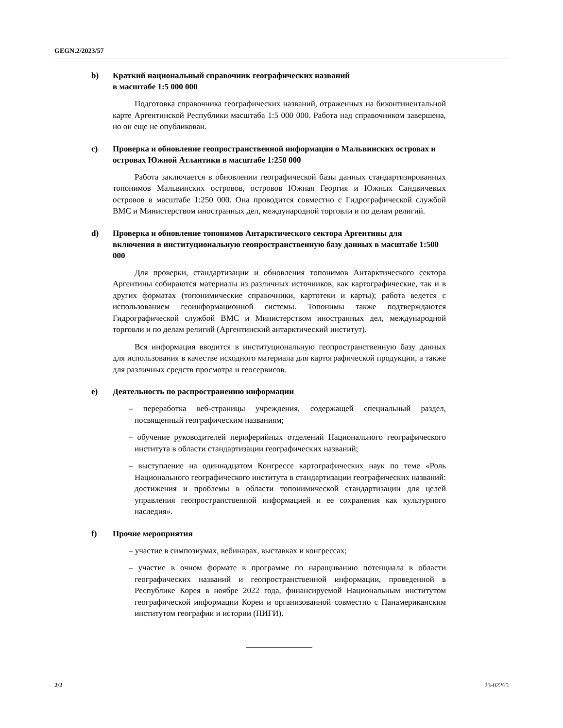GEGN.2/2023/57
b) Краткий национальный справочник географических названий
в масштабе 1:5 000 000
Подготовка справочника географических названий, отраженных на биконтинентальной карте Аргентинской Республики масштаба 1:5 000 000. Работа над справочником завершена, но он еще не опубликован.
c) Проверка и обновление геопространственной информации о Мальвинских островах и островах Южной Атлантики в масштабе 1:250 000
Работа заключается в обновлении географической базы данных стандартизированных топонимов Мальвинских островов, островов Южная Георгия и Южных Сандвичевых островов в масштабе 1:250 000. Она проводится совместно с Гидрографической службой ВМС и Министерством иностранных дел, международной торговли и по делам религий.
d) Проверка и обновление топонимов Антарктического сектора Аргентины для включения в институциональную геопространственную базу данных в масштабе 1:500 000
Для проверки, стандартизации и обновления топонимов Антарктического сектора Аргентины собираются материалы из различных источников, как картографические, так и в других форматах (топонимические справочники, картотеки и карты); работа ведется с использованием геоинформационной системы. Топонимы также подтверждаются Гидрографической службой ВМС и Министерством иностранных дел, международной торговли и по делам религий (Аргентинский антарктический институт).
Вся информация вводится в институциональную геопространственную базу данных для использования в качестве исходного материала для картографической продукции, а также для различных средств просмотра и геосервисов.
e) Деятельность по распространению информации
– переработка веб-страницы учреждения, содержащей специальный раздел, посвященный географическим названиям;
– обучение руководителей периферийных отделений Национального географического института в области стандартизации географических названий;
– выступление на одиннадцатом Конгрессе картографических наук по теме «Роль Национального географического института в стандартизации географических названий: достижения и проблемы в области топонимической стандартизации для целей управления геопространственной информацией и ее сохранения как культурного наследия».
f) Прочие мероприятия
– участие в симпозиумах, вебинарах, выставках и конгрессах;
– участие в очном формате в программе по наращиванию потенциала в области географических названий и геопространственной информации, проведенной в Республике Корея в ноябре 2022 года, финансируемой Национальным институтом географической информации Кореи и организованной совместно с Панамериканским институтом географии и истории (ПИГИ).
2/2 23-02265